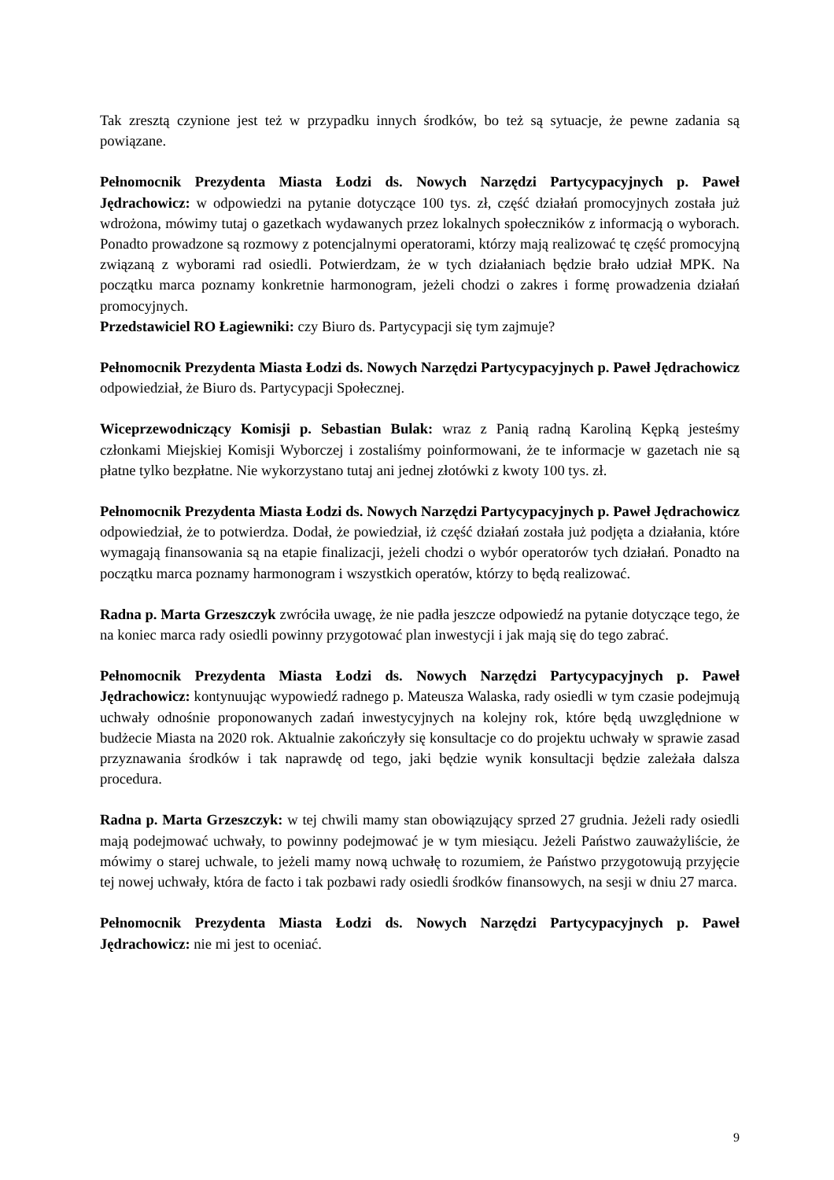Tak zresztą czynione jest też w przypadku innych środków, bo też są sytuacje, że pewne zadania są powiązane.
Pełnomocnik Prezydenta Miasta Łodzi ds. Nowych Narzędzi Partycypacyjnych p. Paweł Jędrachowicz: w odpowiedzi na pytanie dotyczące 100 tys. zł, część działań promocyjnych została już wdrożona, mówimy tutaj o gazetkach wydawanych przez lokalnych społeczników z informacją o wyborach. Ponadto prowadzone są rozmowy z potencjalnymi operatorami, którzy mają realizować tę część promocyjną związaną z wyborami rad osiedli. Potwierdzam, że w tych działaniach będzie brało udział MPK. Na początku marca poznamy konkretnie harmonogram, jeżeli chodzi o zakres i formę prowadzenia działań promocyjnych.
Przedstawiciel RO Łagiewniki: czy Biuro ds. Partycypacji się tym zajmuje?
Pełnomocnik Prezydenta Miasta Łodzi ds. Nowych Narzędzi Partycypacyjnych p. Paweł Jędrachowicz odpowiedział, że Biuro ds. Partycypacji Społecznej.
Wiceprzewodniczący Komisji p. Sebastian Bulak: wraz z Panią radną Karoliną Kępką jesteśmy członkami Miejskiej Komisji Wyborczej i zostaliśmy poinformowani, że te informacje w gazetach nie są płatne tylko bezpłatne. Nie wykorzystano tutaj ani jednej złotówki z kwoty 100 tys. zł.
Pełnomocnik Prezydenta Miasta Łodzi ds. Nowych Narzędzi Partycypacyjnych p. Paweł Jędrachowicz odpowiedział, że to potwierdza. Dodał, że powiedział, iż część działań została już podjęta a działania, które wymagają finansowania są na etapie finalizacji, jeżeli chodzi o wybór operatorów tych działań. Ponadto na początku marca poznamy harmonogram i wszystkich operatów, którzy to będą realizować.
Radna p. Marta Grzeszczyk zwróciła uwagę, że nie padła jeszcze odpowiedź na pytanie dotyczące tego, że na koniec marca rady osiedli powinny przygotować plan inwestycji i jak mają się do tego zabrać.
Pełnomocnik Prezydenta Miasta Łodzi ds. Nowych Narzędzi Partycypacyjnych p. Paweł Jędrachowicz: kontynuując wypowiedź radnego p. Mateusza Walaska, rady osiedli w tym czasie podejmują uchwały odnośnie proponowanych zadań inwestycyjnych na kolejny rok, które będą uwzględnione w budżecie Miasta na 2020 rok. Aktualnie zakończyły się konsultacje co do projektu uchwały w sprawie zasad przyznawania środków i tak naprawdę od tego, jaki będzie wynik konsultacji będzie zależała dalsza procedura.
Radna p. Marta Grzeszczyk: w tej chwili mamy stan obowiązujący sprzed 27 grudnia. Jeżeli rady osiedli mają podejmować uchwały, to powinny podejmować je w tym miesiącu. Jeżeli Państwo zauważyliście, że mówimy o starej uchwale, to jeżeli mamy nową uchwałę to rozumiem, że Państwo przygotowują przyjęcie tej nowej uchwały, która de facto i tak pozbawi rady osiedli środków finansowych, na sesji w dniu 27 marca.
Pełnomocnik Prezydenta Miasta Łodzi ds. Nowych Narzędzi Partycypacyjnych p. Paweł Jędrachowicz: nie mi jest to oceniać.
9